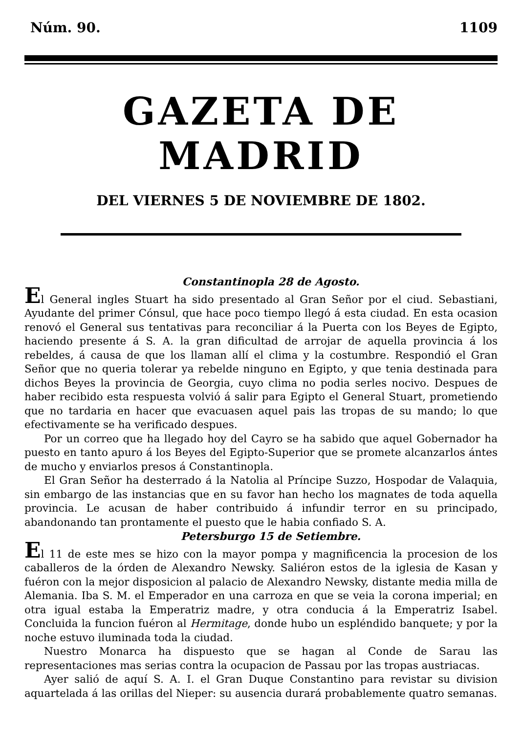Núm. 90. 1109
GAZETA DE MADRID
DEL VIERNES 5 DE NOVIEMBRE DE 1802.
Constantinopla 28 de Agosto.
El General ingles Stuart ha sido presentado al Gran Señor por el ciud. Sebastiani, Ayudante del primer Cónsul, que hace poco tiempo llegó á esta ciudad. En esta ocasion renovó el General sus tentativas para reconciliar á la Puerta con los Beyes de Egipto, haciendo presente á S. A. la gran dificultad de arrojar de aquella provincia á los rebeldes, á causa de que los llaman allí el clima y la costumbre. Respondió el Gran Señor que no queria tolerar ya rebelde ninguno en Egipto, y que tenia destinada para dichos Beyes la provincia de Georgia, cuyo clima no podia serles nocivo. Despues de haber recibido esta respuesta volvió á salir para Egipto el General Stuart, prometiendo que no tardaria en hacer que evacuasen aquel pais las tropas de su mando; lo que efectivamente se ha verificado despues.
Por un correo que ha llegado hoy del Cayro se ha sabido que aquel Gobernador ha puesto en tanto apuro á los Beyes del Egipto-Superior que se promete alcanzarlos ántes de mucho y enviarlos presos á Constantinopla.
El Gran Señor ha desterrado á la Natolia al Príncipe Suzzo, Hospodar de Valaquia, sin embargo de las instancias que en su favor han hecho los magnates de toda aquella provincia. Le acusan de haber contribuido á infundir terror en su principado, abandonando tan prontamente el puesto que le habia confiado S. A.
Petersburgo 15 de Setiembre.
El 11 de este mes se hizo con la mayor pompa y magnificencia la procesion de los caballeros de la órden de Alexandro Newsky. Saliéron estos de la iglesia de Kasan y fuéron con la mejor disposicion al palacio de Alexandro Newsky, distante media milla de Alemania. Iba S. M. el Emperador en una carroza en que se veia la corona imperial; en otra igual estaba la Emperatriz madre, y otra conducia á la Emperatriz Isabel. Concluida la funcion fuéron al Hermitage, donde hubo un espléndido banquete; y por la noche estuvo iluminada toda la ciudad.
Nuestro Monarca ha dispuesto que se hagan al Conde de Sarau las representaciones mas serias contra la ocupacion de Passau por las tropas austriacas.
Ayer salió de aquí S. A. I. el Gran Duque Constantino para revistar su division aquartelada á las orillas del Nieper: su ausencia durará probablemente quatro semanas.